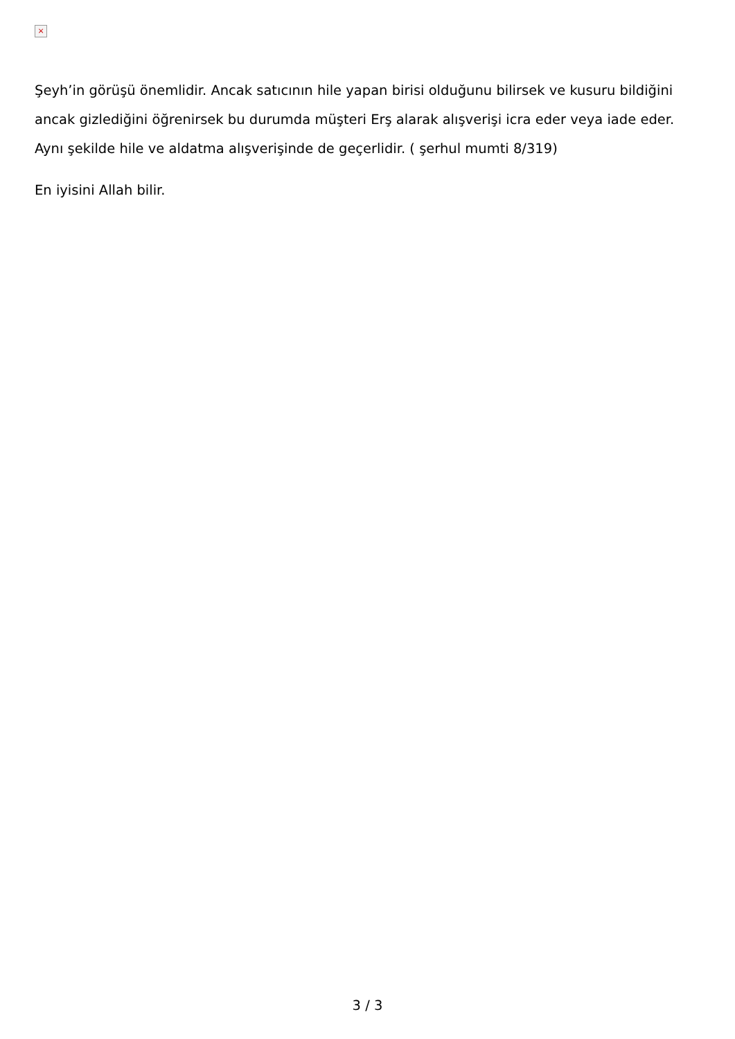×
Şeyh’in görüşü önemlidir. Ancak satıcının hile yapan birisi olduğunu bilirsek ve kusuru bildiğini ancak gizlediğini öğrenirsek bu durumda müşteri Erş alarak alışverişi icra eder veya iade eder. Aynı şekilde hile ve aldatma alışverişinde de geçerlidir. ( şerhul mumti 8/319)
En iyisini Allah bilir.
3 / 3